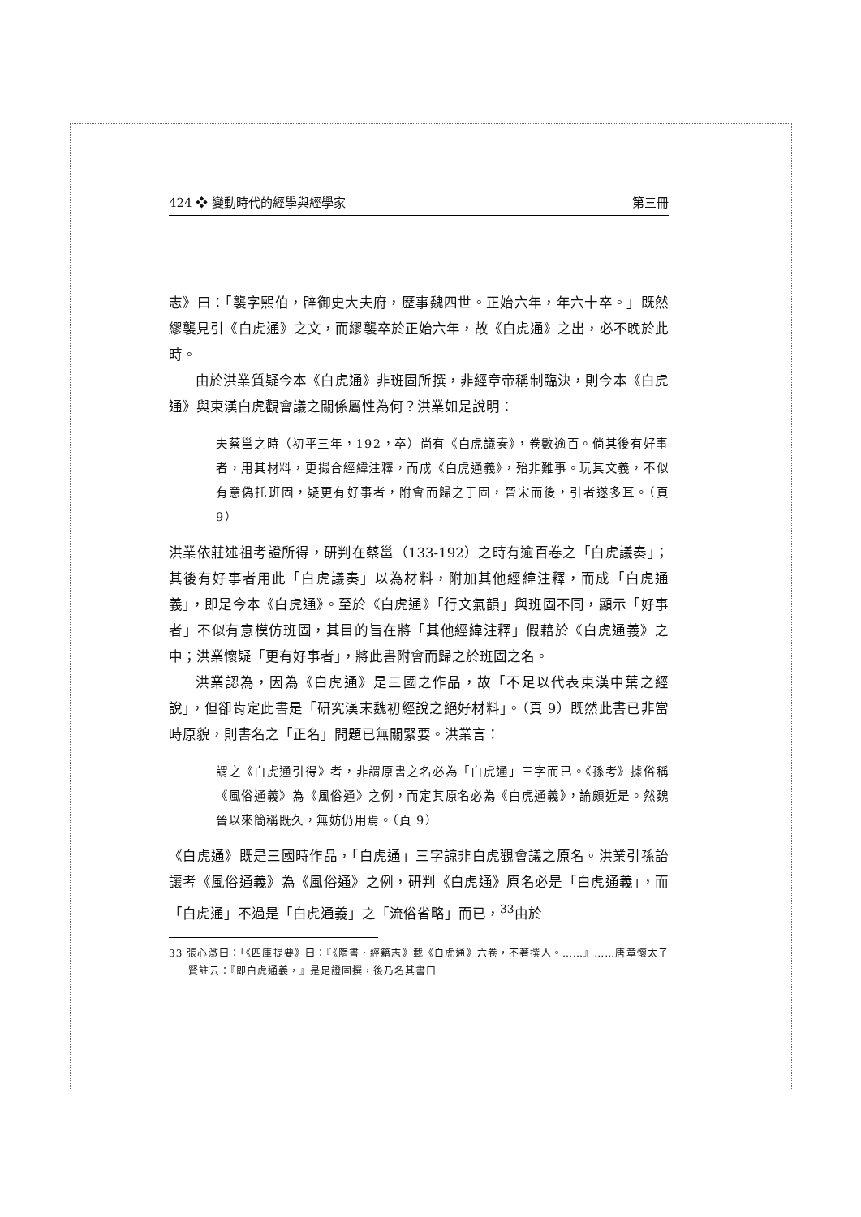424 ❖ 變動時代的經學與經學家 第三冊
志》曰：「襲字熙伯，辟御史大夫府，歷事魏四世。正始六年，年六十卒。」既然繆襲見引《白虎通》之文，而繆襲卒於正始六年，故《白虎通》之出，必不晚於此時。
由於洪業質疑今本《白虎通》非班固所撰，非經章帝稱制臨決，則今本《白虎通》與東漢白虎觀會議之關係屬性為何？洪業如是說明：
夫蔡邕之時（初平三年，192，卒）尚有《白虎議奏》，卷數逾百。倘其後有好事者，用其材料，更撮合經緯注釋，而成《白虎通義》，殆非難事。玩其文義，不似有意偽托班固，疑更有好事者，附會而歸之于固，晉宋而後，引者遂多耳。（頁 9）
洪業依莊述祖考證所得，研判在蔡邕（133-192）之時有逾百卷之「白虎議奏」；其後有好事者用此「白虎議奏」以為材料，附加其他經緯注釋，而成「白虎通義」，即是今本《白虎通》。至於《白虎通》「行文氣韻」與班固不同，顯示「好事者」不似有意模仿班固，其目的旨在將「其他經緯注釋」假藉於《白虎通義》之中；洪業懷疑「更有好事者」，將此書附會而歸之於班固之名。
洪業認為，因為《白虎通》是三國之作品，故「不足以代表東漢中葉之經說」，但卻肯定此書是「研究漢末魏初經說之絕好材料」。（頁 9）既然此書已非當時原貌，則書名之「正名」問題已無關緊要。洪業言：
謂之《白虎通引得》者，非謂原書之名必為「白虎通」三字而已。《孫考》據俗稱《風俗通義》為《風俗通》之例，而定其原名必為《白虎通義》，論頗近是。然魏晉以來簡稱既久，無妨仍用焉。（頁 9）
《白虎通》既是三國時作品，「白虎通」三字諒非白虎觀會議之原名。洪業引孫詒讓考《風俗通義》為《風俗通》之例，研判《白虎通》原名必是「白虎通義」，而「白虎通」不過是「白虎通義」之「流俗省略」而已，<sup>33</sup>由於
33 張心澂曰：「《四庫提要》曰：『《隋書．經籍志》載《白虎通》六卷，不著撰人。……』……唐章懷太子賢註云：『即白虎通義，』是足證固撰，後乃名其書曰